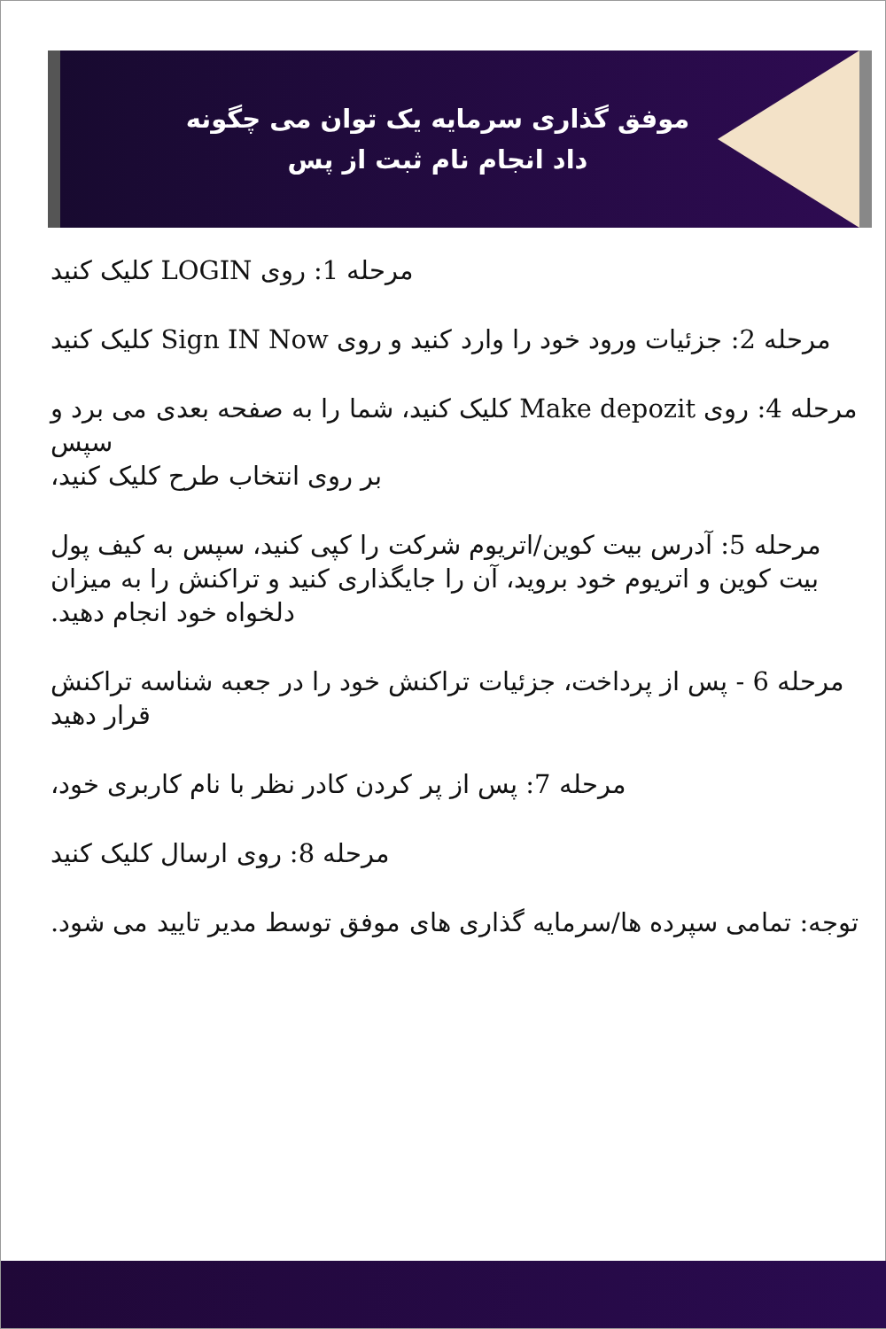موفق گذاری سرمایه یک توان می چگونه
داد انجام نام ثبت از پس
مرحله 1: روی LOGIN کلیک کنید
مرحله 2: جزئیات ورود خود را وارد کنید و روی Sign IN Now کلیک کنید
مرحله 4: روی Make depozit کلیک کنید، شما را به صفحه بعدی می برد و سپس
بر روی انتخاب طرح کلیک کنید،
مرحله 5: آدرس بیت کوین/اتریوم شرکت را کپی کنید، سپس به کیف پول بیت کوین و اتریوم خود بروید، آن را جایگذاری کنید و تراکنش را به میزان دلخواه خود انجام دهید.
مرحله 6 - پس از پرداخت، جزئیات تراکنش خود را در جعبه شناسه تراکنش قرار دهید
مرحله 7: پس از پر کردن کادر نظر با نام کاربری خود،
مرحله 8: روی ارسال کلیک کنید
توجه: تمامی سپرده ها/سرمایه گذاری های موفق توسط مدیر تایید می شود.